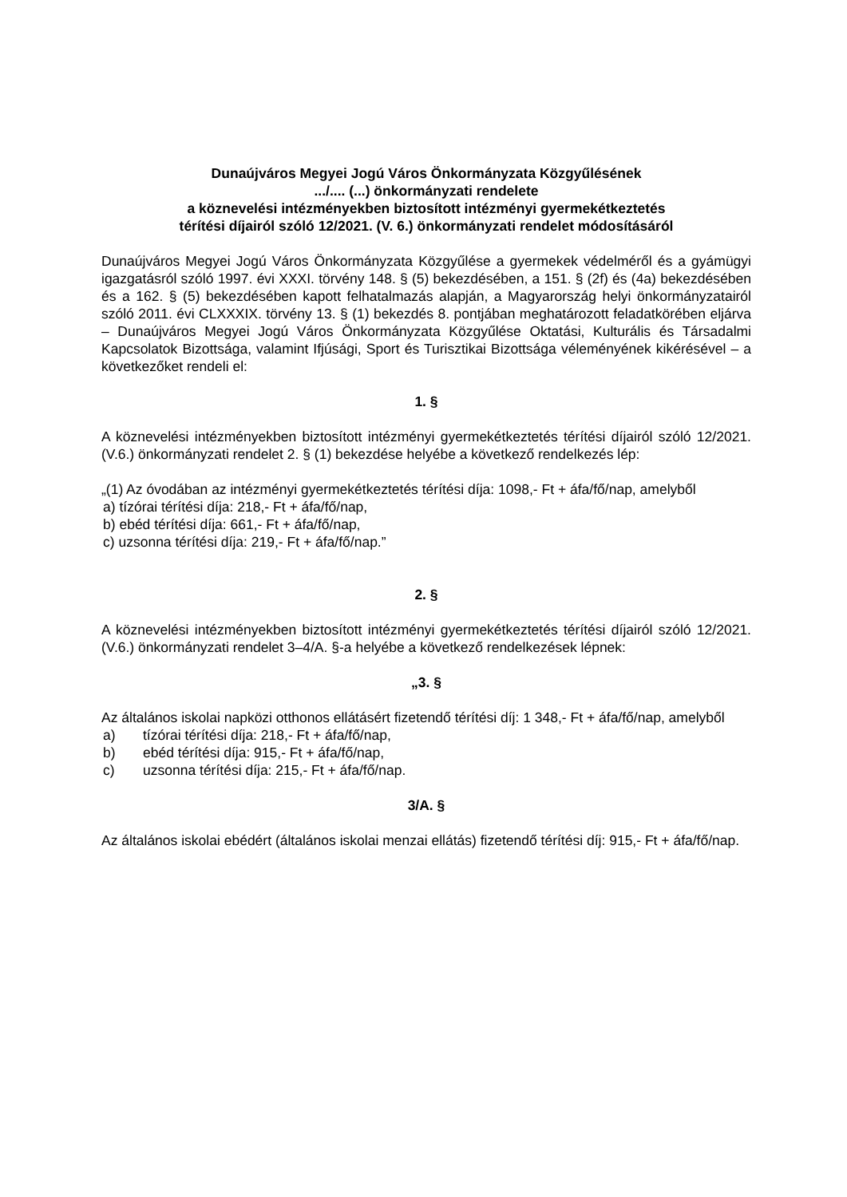Dunaújváros Megyei Jogú Város Önkormányzata Közgyűlésének
.../.... (...) önkormányzati rendelete
a köznevelési intézményekben biztosított intézményi gyermekétkeztetés
térítési díjairól szóló 12/2021. (V. 6.) önkormányzati rendelet módosításáról
Dunaújváros Megyei Jogú Város Önkormányzata Közgyűlése a gyermekek védelméről és a gyámügyi igazgatásról szóló 1997. évi XXXI. törvény 148. § (5) bekezdésében, a 151. § (2f) és (4a) bekezdésében és a 162. § (5) bekezdésében kapott felhatalmazás alapján, a Magyarország helyi önkormányzatairól szóló 2011. évi CLXXXIX. törvény 13. § (1) bekezdés 8. pontjában meghatározott feladatkörében eljárva – Dunaújváros Megyei Jogú Város Önkormányzata Közgyűlése Oktatási, Kulturális és Társadalmi Kapcsolatok Bizottsága, valamint Ifjúsági, Sport és Turisztikai Bizottsága véleményének kikérésével – a következőket rendeli el:
1. §
A köznevelési intézményekben biztosított intézményi gyermekétkeztetés térítési díjairól szóló 12/2021. (V.6.) önkormányzati rendelet 2. § (1) bekezdése helyébe a következő rendelkezés lép:
„(1) Az óvodában az intézményi gyermekétkeztetés térítési díja: 1098,- Ft + áfa/fő/nap, amelyből
a) tízórai térítési díja: 218,- Ft + áfa/fő/nap,
b) ebéd térítési díja: 661,- Ft + áfa/fő/nap,
c) uzsonna térítési díja: 219,- Ft + áfa/fő/nap.”
2. §
A köznevelési intézményekben biztosított intézményi gyermekétkeztetés térítési díjairól szóló 12/2021. (V.6.) önkormányzati rendelet 3–4/A. §-a helyébe a következő rendelkezések lépnek:
„3. §
Az általános iskolai napközi otthonos ellátásért fizetendő térítési díj: 1 348,- Ft + áfa/fő/nap, amelyből
a) tízórai térítési díja: 218,- Ft + áfa/fő/nap,
b) ebéd térítési díja: 915,- Ft + áfa/fő/nap,
c) uzsonna térítési díja: 215,- Ft + áfa/fő/nap.
3/A. §
Az általános iskolai ebédért (általános iskolai menzai ellátás) fizetendő térítési díj: 915,- Ft + áfa/fő/nap.